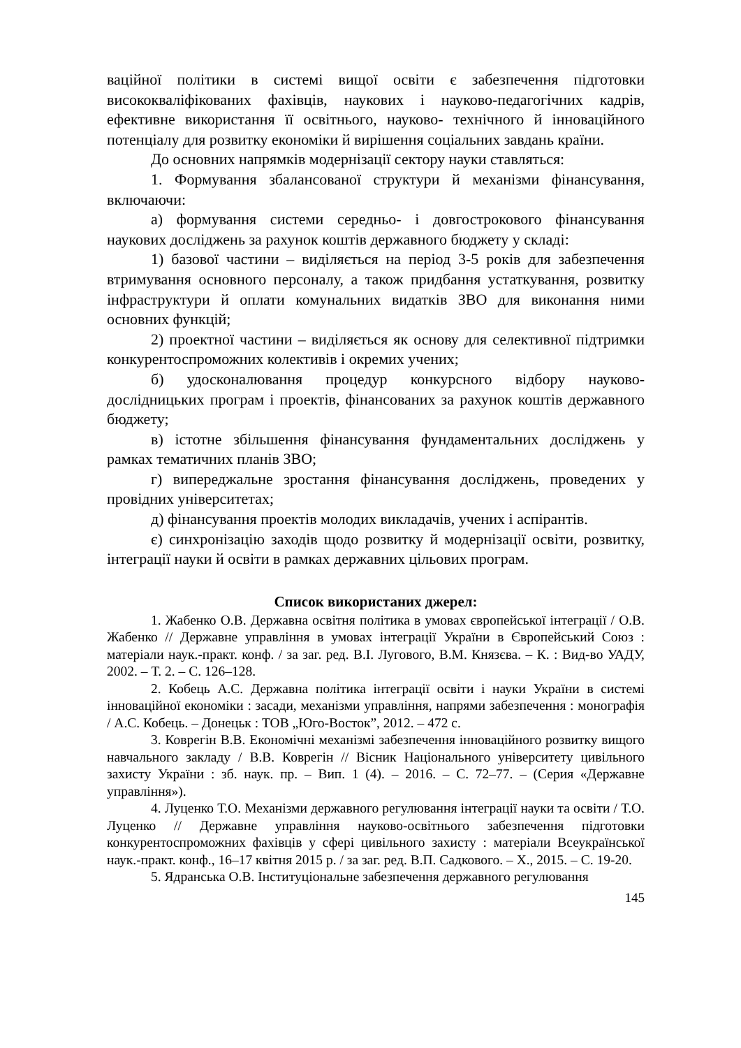ваційної політики в системі вищої освіти є забезпечення підготовки висококваліфікованих фахівців, наукових і науково-педагогічних кадрів, ефективне використання її освітнього, науково- технічного й інноваційного потенціалу для розвитку економіки й вирішення соціальних завдань країни.
До основних напрямків модернізації сектору науки ставляться:
1. Формування збалансованої структури й механізми фінансування, включаючи:
а) формування системи середньо- і довгострокового фінансування наукових досліджень за рахунок коштів державного бюджету у складі:
1) базової частини – виділяється на період 3-5 років для забезпечення втримування основного персоналу, а також придбання устаткування, розвитку інфраструктури й оплати комунальних видатків ЗВО для виконання ними основних функцій;
2) проектної частини – виділяється як основу для селективної підтримки конкурентоспроможних колективів і окремих учених;
б) удосконалювання процедур конкурсного відбору науково-дослідницьких програм і проектів, фінансованих за рахунок коштів державного бюджету;
в) істотне збільшення фінансування фундаментальних досліджень у рамках тематичних планів ЗВО;
г) випереджальне зростання фінансування досліджень, проведених у провідних університетах;
д) фінансування проектів молодих викладачів, учених і аспірантів.
є) синхронізацію заходів щодо розвитку й модернізації освіти, розвитку, інтеграції науки й освіти в рамках державних цільових програм.
Список використаних джерел:
1. Жабенко О.В. Державна освітня політика в умовах європейської інтеграції / О.В. Жабенко // Державне управління в умовах інтеграції України в Європейський Союз : матеріали наук.-практ. конф. / за заг. ред. В.І. Лугового, В.М. Князєва. – К. : Вид-во УАДУ, 2002. – Т. 2. – С. 126–128.
2. Кобець А.С. Державна політика інтеграції освіти і науки України в системі інноваційної економіки : засади, механізми управління, напрями забезпечення : монографія / А.С. Кобець. – Донецьк : ТОВ „Юго-Восток”, 2012. – 472 с.
3. Коврегін В.В. Економічні механізмі забезпечення інноваційного розвитку вищого навчального закладу / В.В. Коврегін // Вісник Національного університету цивільного захисту України : зб. наук. пр. – Вип. 1 (4). – 2016. – С. 72–77. – (Серия «Державне управління»).
4. Луценко Т.О. Механізми державного регулювання інтеграції науки та освіти / Т.О. Луценко // Державне управління науково-освітнього забезпечення підготовки конкурентоспроможних фахівців у сфері цивільного захисту : матеріали Всеукраїнської наук.-практ. конф., 16–17 квітня 2015 р. / за заг. ред. В.П. Садкового. – Х., 2015. – С. 19-20.
5. Ядранська О.В. Інституціональне забезпечення державного регулювання
145